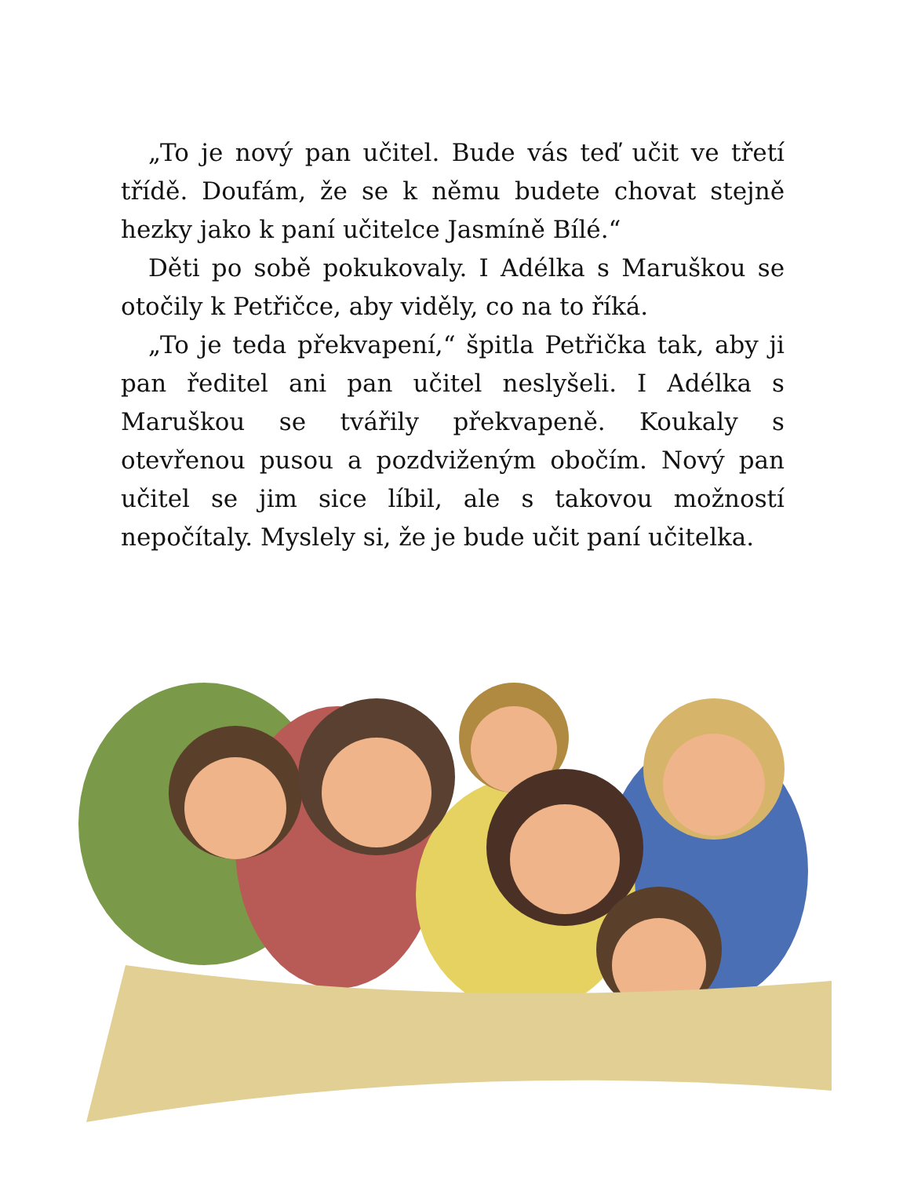„To je nový pan učitel. Bude vás teď učit ve třetí třídě. Doufám, že se k němu budete chovat stejně hezky jako k paní učitelce Jasmíně Bílé.“
Děti po sobě pokukovaly. I Adélka s Maruškou se otočily k Petřičce, aby viděly, co na to říká.
„To je teda překvapení,“ špitla Petřička tak, aby ji pan ředitel ani pan učitel neslyšeli. I Adélka s Maruškou se tvářily překvapeně. Koukaly s otevřenou pusou a pozdviženým obočím. Nový pan učitel se jim sice líbil, ale s takovou možností nepočítaly. Myslely si, že je bude učit paní učitelka.